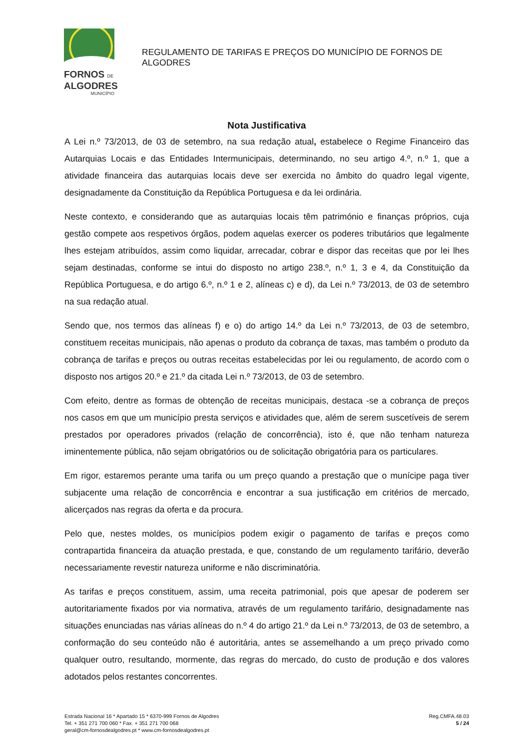FORNOS DE
ALGODRES
MUNICÍPIO
REGULAMENTO DE TARIFAS E PREÇOS DO MUNICÍPIO DE FORNOS DE ALGODRES
Nota Justificativa
A Lei n.º 73/2013, de 03 de setembro, na sua redação atual, estabelece o Regime Financeiro das Autarquias Locais e das Entidades Intermunicipais, determinando, no seu artigo 4.º, n.º 1, que a atividade financeira das autarquias locais deve ser exercida no âmbito do quadro legal vigente, designadamente da Constituição da República Portuguesa e da lei ordinária.
Neste contexto, e considerando que as autarquias locais têm património e finanças próprios, cuja gestão compete aos respetivos órgãos, podem aquelas exercer os poderes tributários que legalmente lhes estejam atribuídos, assim como liquidar, arrecadar, cobrar e dispor das receitas que por lei lhes sejam destinadas, conforme se intui do disposto no artigo 238.º, n.º 1, 3 e 4, da Constituição da República Portuguesa, e do artigo 6.º, n.º 1 e 2, alíneas c) e d), da Lei n.º 73/2013, de 03 de setembro na sua redação atual.
Sendo que, nos termos das alíneas f) e o) do artigo 14.º da Lei n.º 73/2013, de 03 de setembro, constituem receitas municipais, não apenas o produto da cobrança de taxas, mas também o produto da cobrança de tarifas e preços ou outras receitas estabelecidas por lei ou regulamento, de acordo com o disposto nos artigos 20.º e 21.º da citada Lei n.º 73/2013, de 03 de setembro.
Com efeito, dentre as formas de obtenção de receitas municipais, destaca -se a cobrança de preços nos casos em que um município presta serviços e atividades que, além de serem suscetíveis de serem prestados por operadores privados (relação de concorrência), isto é, que não tenham natureza iminentemente pública, não sejam obrigatórios ou de solicitação obrigatória para os particulares.
Em rigor, estaremos perante uma tarifa ou um preço quando a prestação que o munícipe paga tiver subjacente uma relação de concorrência e encontrar a sua justificação em critérios de mercado, alicerçados nas regras da oferta e da procura.
Pelo que, nestes moldes, os municípios podem exigir o pagamento de tarifas e preços como contrapartida financeira da atuação prestada, e que, constando de um regulamento tarifário, deverão necessariamente revestir natureza uniforme e não discriminatória.
As tarifas e preços constituem, assim, uma receita patrimonial, pois que apesar de poderem ser autoritariamente fixados por via normativa, através de um regulamento tarifário, designadamente nas situações enunciadas nas várias alíneas do n.º 4 do artigo 21.º da Lei n.º 73/2013, de 03 de setembro, a conformação do seu conteúdo não é autoritária, antes se assemelhando a um preço privado como qualquer outro, resultando, mormente, das regras do mercado, do custo de produção e dos valores adotados pelos restantes concorrentes.
Estrada Nacional 16 * Apartado 15 * 6370-999 Fornos de Algodres
Tel. + 351 271 700 060 * Fax. + 351 271 700 068
geral@cm-fornosdealgodres.pt * www.cm-fornosdealgodres.pt
Reg.CMFA.48.03
5 / 24